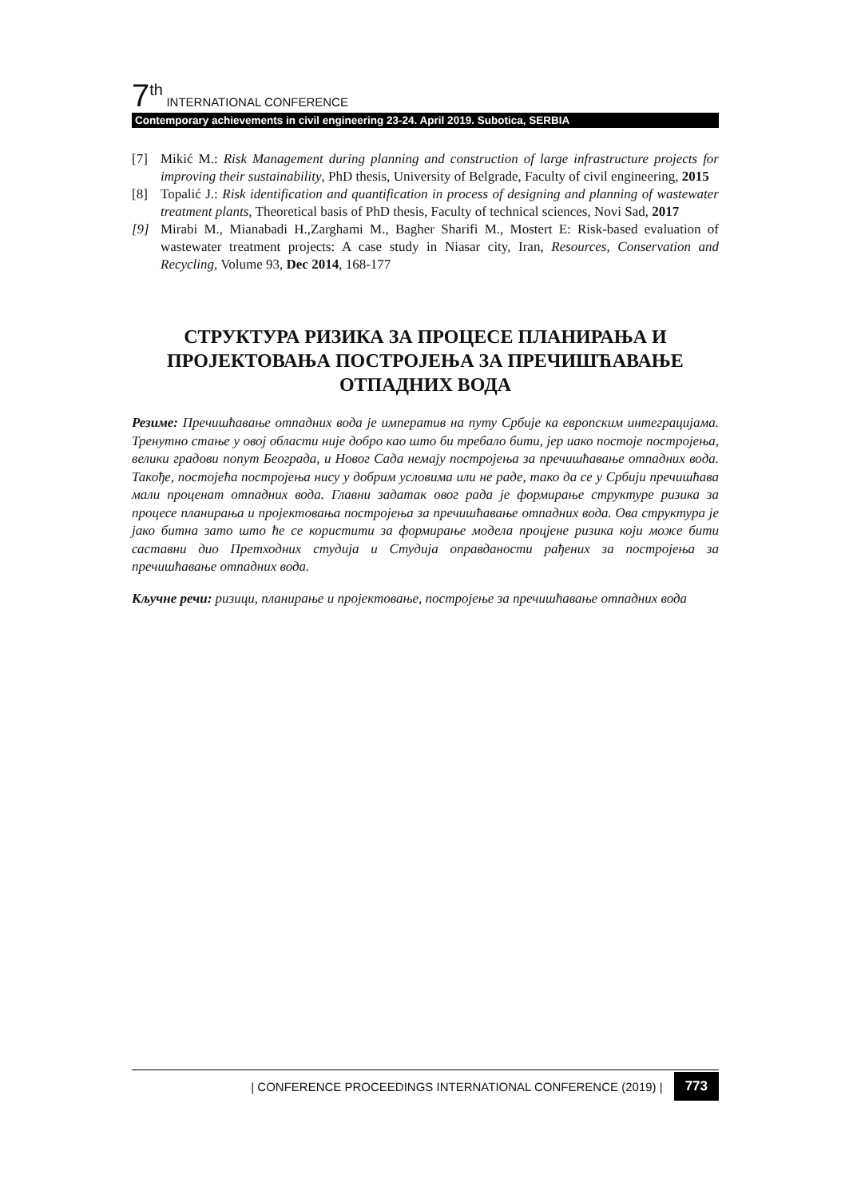7<sup>th</sup> INTERNATIONAL CONFERENCE
Contemporary achievements in civil engineering 23-24. April 2019. Subotica, SERBIA
[7] Mikić M.: Risk Management during planning and construction of large infrastructure projects for improving their sustainability, PhD thesis, University of Belgrade, Faculty of civil engineering, 2015
[8] Topalić J.: Risk identification and quantification in process of designing and planning of wastewater treatment plants, Theoretical basis of PhD thesis, Faculty of technical sciences, Novi Sad, 2017
[9] Mirabi M., Mianabadi H.,Zarghami M., Bagher Sharifi M., Mostert E: Risk-based evaluation of wastewater treatment projects: A case study in Niasar city, Iran, Resources, Conservation and Recycling, Volume 93, Dec 2014, 168-177
СТРУКТУРА РИЗИКА ЗА ПРОЦЕСЕ ПЛАНИРАЊА И ПРОЈЕКТОВАЊА ПОСТРОЈЕЊА ЗА ПРЕЧИШЋАВАЊЕ ОТПАДНИХ ВОДА
Резиме: Пречишћавање отпадних вода је императив на путу Србије ка европским интеграцијама. Тренутно стање у овој области није добро као што би требало бити, јер иако постоје постројења, велики градови попут Београда, и Новог Сада немају постројења за пречишћавање отпадних вода. Такође, постојећа постројења нису у добрим условима или не раде, тако да се у Србији пречишћава мали проценат отпадних вода. Главни задатак овог рада је формирање структуре ризика за процесе планирања и пројектовања постројења за пречишћавање отпадних вода. Ова структура је јако битна зато што ће се користити за формирање модела процјене ризика који може бити саставни дио Претходних студија и Студија оправданости рађених за постројења за пречишћавање отпадних вода.
Кључне речи: ризици, планирање и пројектовање, постројење за пречишћавање отпадних вода
| CONFERENCE PROCEEDINGS INTERNATIONAL CONFERENCE (2019) | 773